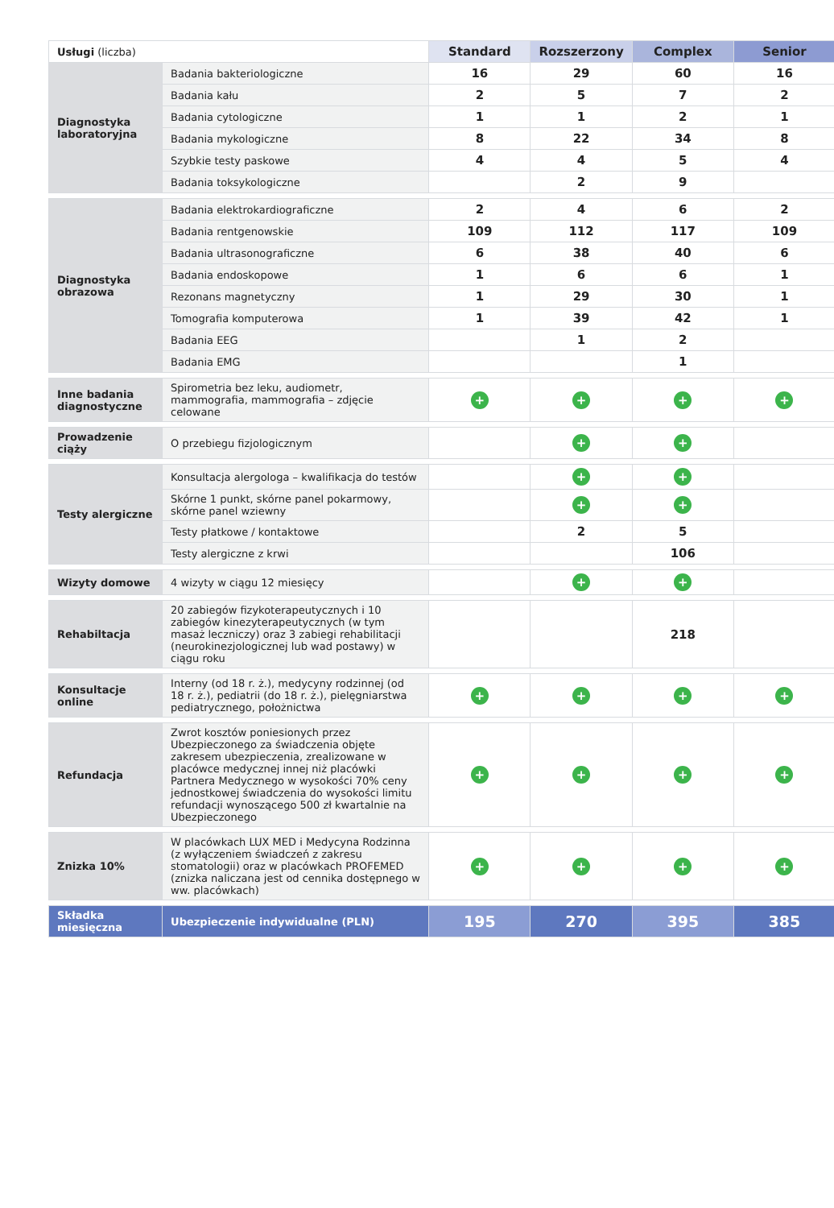| Usługi (liczba) | | Standard | Rozszerzony | Complex | Senior |
| Diagnostyka laboratoryjna | Badania bakteriologiczne | 16 | 29 | 60 | 16 |
| | Badania kału | 2 | 5 | 7 | 2 |
| | Badania cytologiczne | 1 | 1 | 2 | 1 |
| | Badania mykologiczne | 8 | 22 | 34 | 8 |
| | Szybkie testy paskowe | 4 | 4 | 5 | 4 |
| | Badania toksykologiczne | | 2 | 9 | |
| Diagnostyka obrazowa | Badania elektrokardiograficzne | 2 | 4 | 6 | 2 |
| | Badania rentgenowskie | 109 | 112 | 117 | 109 |
| | Badania ultrasonograficzne | 6 | 38 | 40 | 6 |
| | Badania endoskopowe | 1 | 6 | 6 | 1 |
| | Rezonans magnetyczny | 1 | 29 | 30 | 1 |
| | Tomografia komputerowa | 1 | 39 | 42 | 1 |
| | Badania EEG | | 1 | 2 | |
| | Badania EMG | | | 1 | |
| Inne badania diagnostyczne | Spirometria bez leku, audiometr, mammografia, mammografia – zdjęcie celowane | + | + | + | + |
| Prowadzenie ciąży | O przebiegu fizjologicznym | | + | + | |
| Testy alergiczne | Konsultacja alergologa – kwalifikacja do testów | | + | + | |
| | Skórne 1 punkt, skórne panel pokarmowy, skórne panel wziewny | | + | + | |
| | Testy płatkowe / kontaktowe | | 2 | 5 | |
| | Testy alergiczne z krwi | | | 106 | |
| Wizyty domowe | 4 wizyty w ciągu 12 miesięcy | | + | + | |
| Rehabiltacja | 20 zabiegów fizykoterapeutycznych i 10 zabiegów kinezyterapeutycznych (w tym masaż leczniczy) oraz 3 zabiegi rehabilitacji (neurokinezjologicznej lub wad postawy) w ciągu roku | | | 218 | |
| Konsultacje online | Interny (od 18 r. ż.), medycyny rodzinnej (od 18 r. ż.), pediatrii (do 18 r. ż.), pielęgniarstwa pediatrycznego, położnictwa | + | + | + | + |
| Refundacja | Zwrot kosztów poniesionych przez Ubezpieczonego za świadczenia objęte zakresem ubezpieczenia, zrealizowane w placówce medycznej innej niż placówki Partnera Medycznego w wysokości 70% ceny jednostkowej świadczenia do wysokości limitu refundacji wynoszącego 500 zł kwartalnie na Ubezpieczonego | + | + | + | + |
| Znizka 10% | W placówkach LUX MED i Medycyna Rodzinna (z wyłączeniem świadczeń z zakresu stomatologii) oraz w placówkach PROFEMED (znizka naliczana jest od cennika dostępnego w ww. placówkach) | + | + | + | + |
| Składka miesięczna | Ubezpieczenie indywidualne (PLN) | 195 | 270 | 395 | 385 |